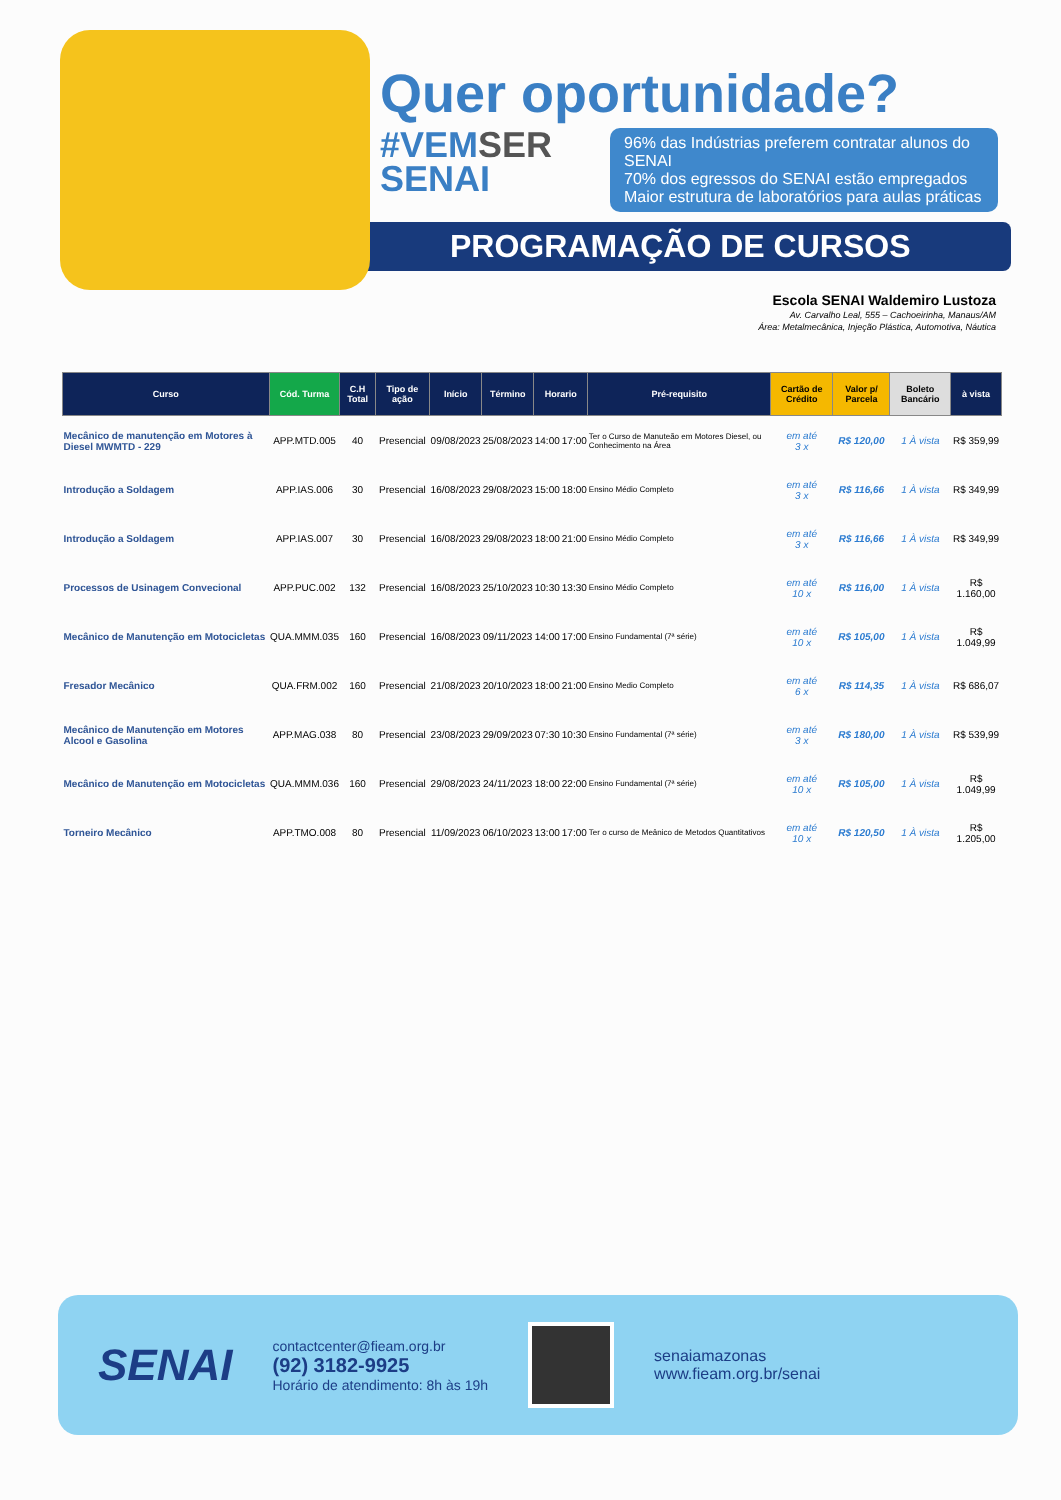Quer oportunidade?
#VEMSER
SENAI
96% das Indústrias preferem contratar alunos do SENAI
70% dos egressos do SENAI estão empregados
Maior estrutura de laboratórios para aulas práticas
PROGRAMAÇÃO DE CURSOS
Escola SENAI Waldemiro Lustoza
Av. Carvalho Leal, 555 – Cachoeirinha, Manaus/AM
Área: Metalmecânica, Injeção Plástica, Automotiva, Náutica
| Curso | Cód. Turma | C.H Total | Tipo de ação | Início | Término | Horario | | Pré-requisito | Cartão de Crédito | Valor p/ Parcela | Boleto Bancário | à vista |
| --- | --- | --- | --- | --- | --- | --- | --- | --- | --- | --- | --- | --- |
| Mecânico de manutenção em Motores à Diesel MWMTD - 229 | APP.MTD.005 | 40 | Presencial | 09/08/2023 | 25/08/2023 | 14:00 | 17:00 | Ter o Curso de Manuteão em Motores Diesel, ou Conhecimento na Área | em até 3 x | R$ 120,00 | 1 À vista | R$ 359,99 |
| Introdução a Soldagem | APP.IAS.006 | 30 | Presencial | 16/08/2023 | 29/08/2023 | 15:00 | 18:00 | Ensino Médio Completo | em até 3 x | R$ 116,66 | 1 À vista | R$ 349,99 |
| Introdução a Soldagem | APP.IAS.007 | 30 | Presencial | 16/08/2023 | 29/08/2023 | 18:00 | 21:00 | Ensino Médio Completo | em até 3 x | R$ 116,66 | 1 À vista | R$ 349,99 |
| Processos de Usinagem Convecional | APP.PUC.002 | 132 | Presencial | 16/08/2023 | 25/10/2023 | 10:30 | 13:30 | Ensino Médio Completo | em até 10 x | R$ 116,00 | 1 À vista | R$ 1.160,00 |
| Mecânico de Manutenção em Motocicletas | QUA.MMM.035 | 160 | Presencial | 16/08/2023 | 09/11/2023 | 14:00 | 17:00 | Ensino Fundamental (7ª série) | em até 10 x | R$ 105,00 | 1 À vista | R$ 1.049,99 |
| Fresador Mecânico | QUA.FRM.002 | 160 | Presencial | 21/08/2023 | 20/10/2023 | 18:00 | 21:00 | Ensino Medio Completo | em até 6 x | R$ 114,35 | 1 À vista | R$ 686,07 |
| Mecânico de Manutenção em Motores Alcool e Gasolina | APP.MAG.038 | 80 | Presencial | 23/08/2023 | 29/09/2023 | 07:30 | 10:30 | Ensino Fundamental (7ª série) | em até 3 x | R$ 180,00 | 1 À vista | R$ 539,99 |
| Mecânico de Manutenção em Motocicletas | QUA.MMM.036 | 160 | Presencial | 29/08/2023 | 24/11/2023 | 18:00 | 22:00 | Ensino Fundamental (7ª série) | em até 10 x | R$ 105,00 | 1 À vista | R$ 1.049,99 |
| Torneiro Mecânico | APP.TMO.008 | 80 | Presencial | 11/09/2023 | 06/10/2023 | 13:00 | 17:00 | Ter o curso de Meânico de Metodos Quantitativos | em até 10 x | R$ 120,50 | 1 À vista | R$ 1.205,00 |
SENAI
contactcenter@fieam.org.br
(92) 3182-9925
Horário de atendimento: 8h às 19h
senaiamazonas
www.fieam.org.br/senai